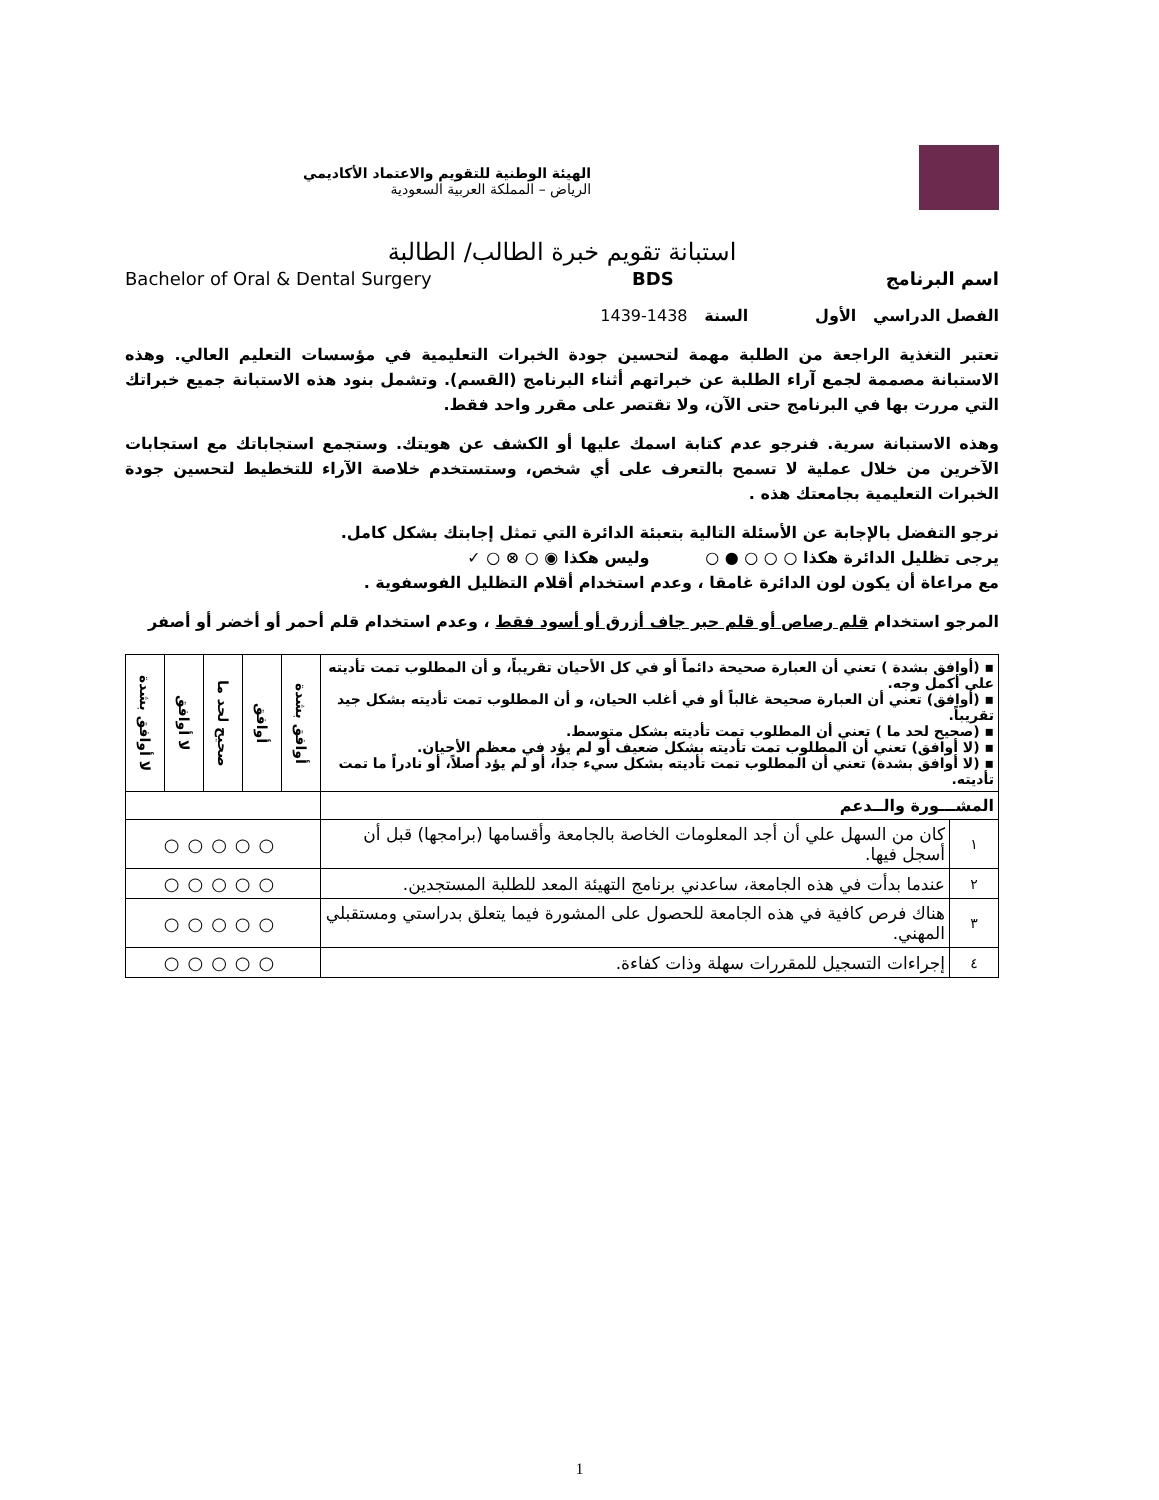الهيئة الوطنية للتقويم والاعتماد الأكاديمي
الرياض – المملكة العربية السعودية
استبانة تقويم خبرة الطالب/ الطالبة
اسم البرنامج BDS Bachelor of Oral & Dental Surgery
الفصل الدراسي الأول السنة 1438-1439
تعتبر التغذية الراجعة من الطلبة مهمة لتحسين جودة الخبرات التعليمية في مؤسسات التعليم العالي. وهذه الاستبانة مصممة لجمع آراء الطلبة عن خبراتهم أثناء البرنامج (القسم). وتشمل بنود هذه الاستبانة جميع خبراتك التي مررت بها في البرنامج حتى الآن، ولا تقتصر على مقرر واحد فقط.
وهذه الاستبانة سرية. فنرجو عدم كتابة اسمك عليها أو الكشف عن هويتك. وستجمع استجاباتك مع استجابات الآخرين من خلال عملية لا تسمح بالتعرف على أي شخص، وستستخدم خلاصة الآراء للتخطيط لتحسين جودة الخبرات التعليمية بجامعتك هذه .
نرجو التفضل بالإجابة عن الأسئلة التالية بتعبئة الدائرة التي تمثل إجابتك بشكل كامل.
يرجى تظليل الدائرة هكذا ○ ○ ○ ● ○ وليس هكذا ◉ ○ ⊗ ○ ✓
مع مراعاة أن يكون لون الدائرة غامقا ، وعدم استخدام أقلام التظليل الفوسفوية .
المرجو استخدام قلم رصاص أو قلم حبر جاف أزرق أو أسود فقط ، وعدم استخدام قلم أحمر أو أخضر أو أصفر
| ▪ (أوافق بشدة ) تعني أن العبارة صحيحة دائماً أو في كل الأحيان تقريباً، و أن المطلوب تمت تأديته على أكمل وجه. ▪ (أوافق) تعني أن العبارة صحيحة غالباً أو في أغلب الحيان، و أن المطلوب تمت تأديته بشكل جيد تقريباً. ▪ (صحيح لحد ما ) تعني أن المطلوب تمت تأديته بشكل متوسط. ▪ (لا أوافق) تعني أن المطلوب تمت تأديته بشكل ضعيف أو لم يؤد في معظم الأحيان. ▪ (لا أوافق بشدة) تعني أن المطلوب تمت تأديته بشكل سيء جدا، أو لم يؤد أصلاً، أو نادراً ما تمت تأديته. | | أوافق بشدة | أوافق | صحيح لحد ما | لا أوافق | لا أوافق بشدة |
| المشـــورة والــدعم | | | | | | |
| ١ | كان من السهل علي أن أجد المعلومات الخاصة بالجامعة وأقسامها (برامجها) قبل أن أسجل فيها. | ○○○○○ | | | | |
| ٢ | عندما بدأت في هذه الجامعة، ساعدني برنامج التهيئة المعد للطلبة المستجدين. | ○○○○○ | | | | |
| ٣ | هناك فرص كافية في هذه الجامعة للحصول على المشورة فيما يتعلق بدراستي ومستقبلي المهني. | ○○○○○ | | | | |
| ٤ | إجراءات التسجيل للمقررات سهلة وذات كفاءة. | ○○○○○ | | | | |
1